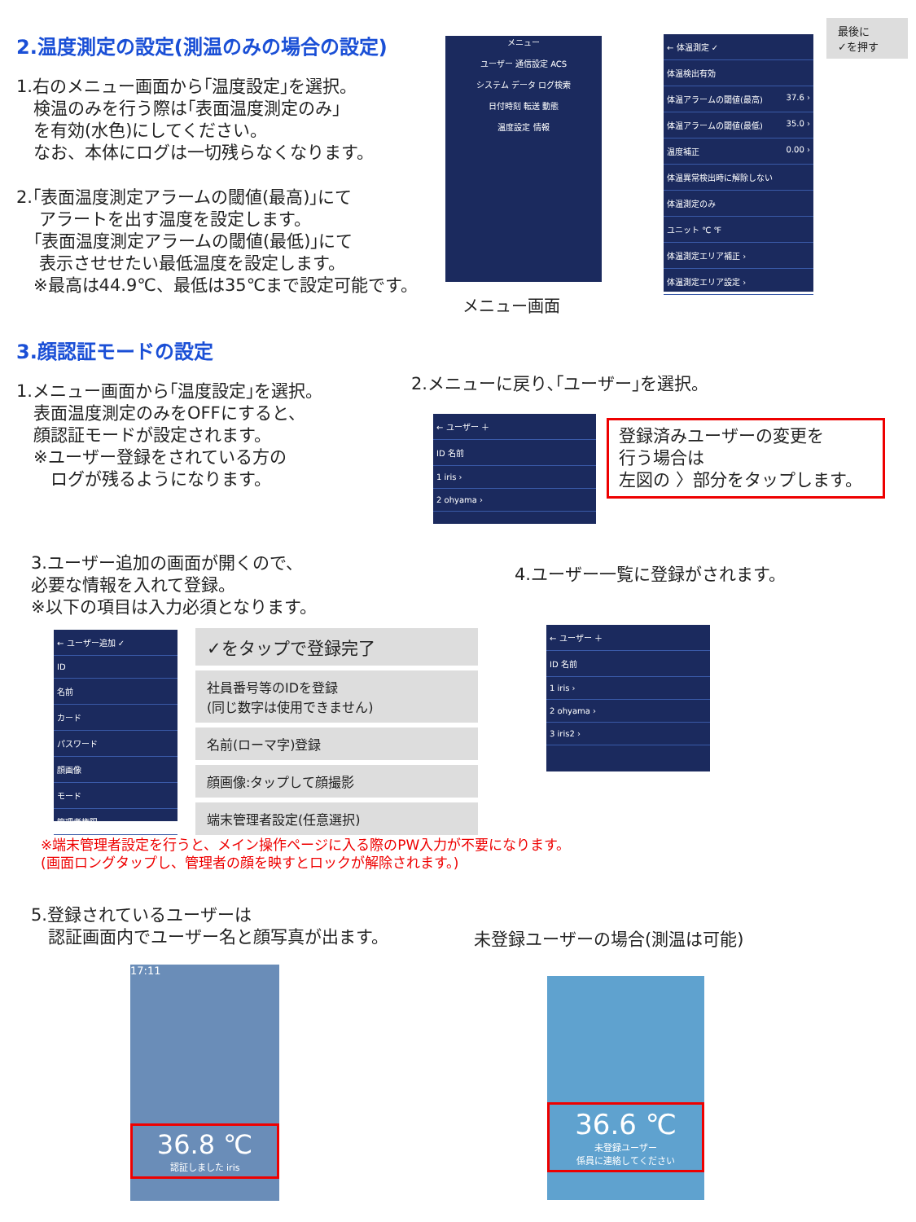2.温度測定の設定(測温のみの場合の設定)
1.右のメニュー画面から｢温度設定｣を選択。
　検温のみを行う際は｢表面温度測定のみ｣
　を有効(水色)にしてください。
　なお、本体にログは一切残らなくなります。
2.｢表面温度測定アラームの閾値(最高)｣にて
　 アラートを出す温度を設定します。
　｢表面温度測定アラームの閾値(最低)｣にて
　 表示させせたい最低温度を設定します。
　※最高は44.9℃、最低は35℃まで設定可能です。
メニュー
ユーザー 通信設定 ACS
システム データ ログ検索
日付時刻 転送 動態
温度設定 情報
メニュー画面
← 体温測定 ✓
体温検出有効
体温アラームの閾値(最高) 37.6 ›
体温アラームの閾値(最低) 35.0 ›
温度補正 0.00 ›
体温異常検出時に解除しない
体温測定のみ
ユニット ℃ ℉
体温測定エリア補正 ›
体温測定エリア設定 ›
最後に
✓を押す
3.顔認証モードの設定
1.メニュー画面から｢温度設定｣を選択。
　表面温度測定のみをOFFにすると、
　顔認証モードが設定されます。
　※ユーザー登録をされている方の
　　ログが残るようになります。
2.メニューに戻り､｢ユーザー｣を選択。
← ユーザー ＋
ID 名前
1 iris ›
2 ohyama ›
登録済みユーザーの変更を
行う場合は
左図の 〉部分をタップします。
3.ユーザー追加の画面が開くので、
必要な情報を入れて登録。
※以下の項目は入力必須となります。
4.ユーザー一覧に登録がされます。
← ユーザー追加 ✓
ID
名前
カード
パスワード
顔画像
モード
管理者権限
✓をタップで登録完了
社員番号等のIDを登録
(同じ数字は使用できません)
名前(ローマ字)登録
顔画像:タップして顔撮影
端末管理者設定(任意選択)
← ユーザー ＋
ID 名前
1 iris ›
2 ohyama ›
3 iris2 ›
※端末管理者設定を行うと、メイン操作ページに入る際のPW入力が不要になります。
(画面ロングタップし、管理者の顔を映すとロックが解除されます。)
5.登録されているユーザーは
　認証画面内でユーザー名と顔写真が出ます。
未登録ユーザーの場合(測温は可能)
17:11
36.8 ℃
認証しました iris
36.6 ℃
未登録ユーザー
係員に連絡してください